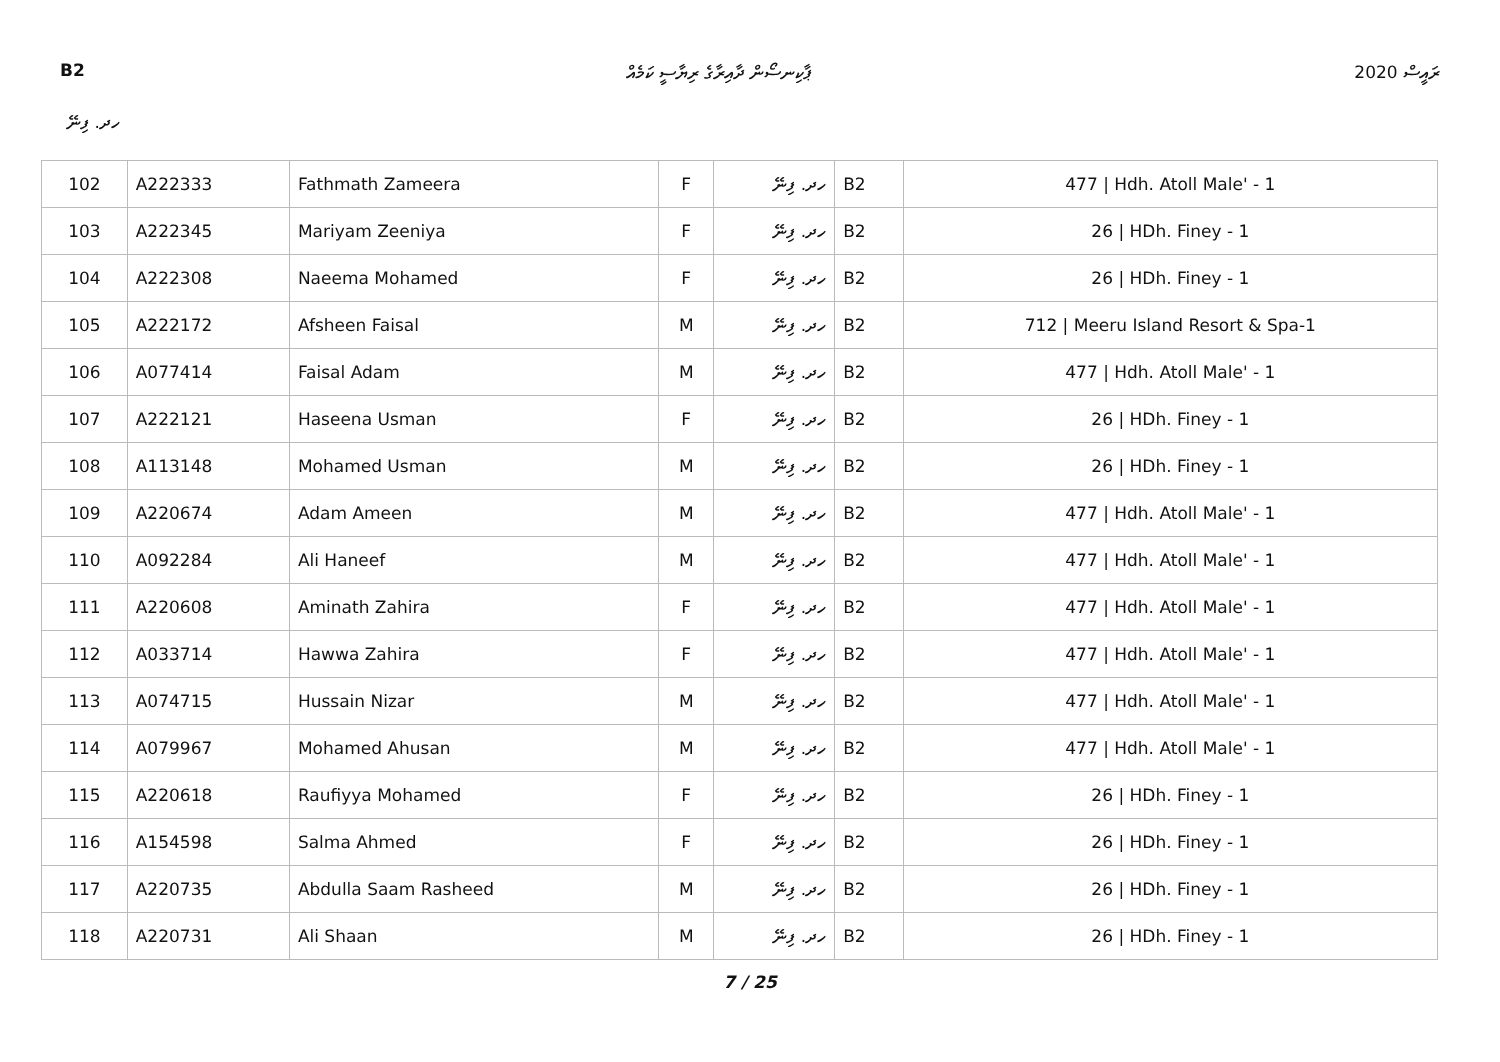B2 ޕާކިނސޯން ދާއިރާގެ ރިޔާސީ ކަމެއް ރައީސް 2020
ހދ. ފިނޭ
| 102 | A222333 | Fathmath Zameera | F | ހދ. ފިނޭ | B2 | 477 / Hdh. Atoll Male' - 1 |
| 103 | A222345 | Mariyam Zeeniya | F | ހދ. ފިނޭ | B2 | 26 / HDh. Finey - 1 |
| 104 | A222308 | Naeema Mohamed | F | ހދ. ފިނޭ | B2 | 26 / HDh. Finey - 1 |
| 105 | A222172 | Afsheen Faisal | M | ހދ. ފިނޭ | B2 | 712 / Meeru Island Resort & Spa-1 |
| 106 | A077414 | Faisal Adam | M | ހދ. ފިނޭ | B2 | 477 / Hdh. Atoll Male' - 1 |
| 107 | A222121 | Haseena Usman | F | ހދ. ފިނޭ | B2 | 26 / HDh. Finey - 1 |
| 108 | A113148 | Mohamed Usman | M | ހދ. ފިނޭ | B2 | 26 / HDh. Finey - 1 |
| 109 | A220674 | Adam Ameen | M | ހދ. ފިނޭ | B2 | 477 / Hdh. Atoll Male' - 1 |
| 110 | A092284 | Ali Haneef | M | ހދ. ފިނޭ | B2 | 477 / Hdh. Atoll Male' - 1 |
| 111 | A220608 | Aminath Zahira | F | ހދ. ފިނޭ | B2 | 477 / Hdh. Atoll Male' - 1 |
| 112 | A033714 | Hawwa Zahira | F | ހދ. ފިނޭ | B2 | 477 / Hdh. Atoll Male' - 1 |
| 113 | A074715 | Hussain Nizar | M | ހދ. ފިނޭ | B2 | 477 / Hdh. Atoll Male' - 1 |
| 114 | A079967 | Mohamed Ahusan | M | ހދ. ފިނޭ | B2 | 477 / Hdh. Atoll Male' - 1 |
| 115 | A220618 | Raufiyya Mohamed | F | ހދ. ފިނޭ | B2 | 26 / HDh. Finey - 1 |
| 116 | A154598 | Salma Ahmed | F | ހދ. ފިނޭ | B2 | 26 / HDh. Finey - 1 |
| 117 | A220735 | Abdulla Saam Rasheed | M | ހދ. ފިނޭ | B2 | 26 / HDh. Finey - 1 |
| 118 | A220731 | Ali Shaan | M | ހދ. ފިނޭ | B2 | 26 / HDh. Finey - 1 |
7 / 25